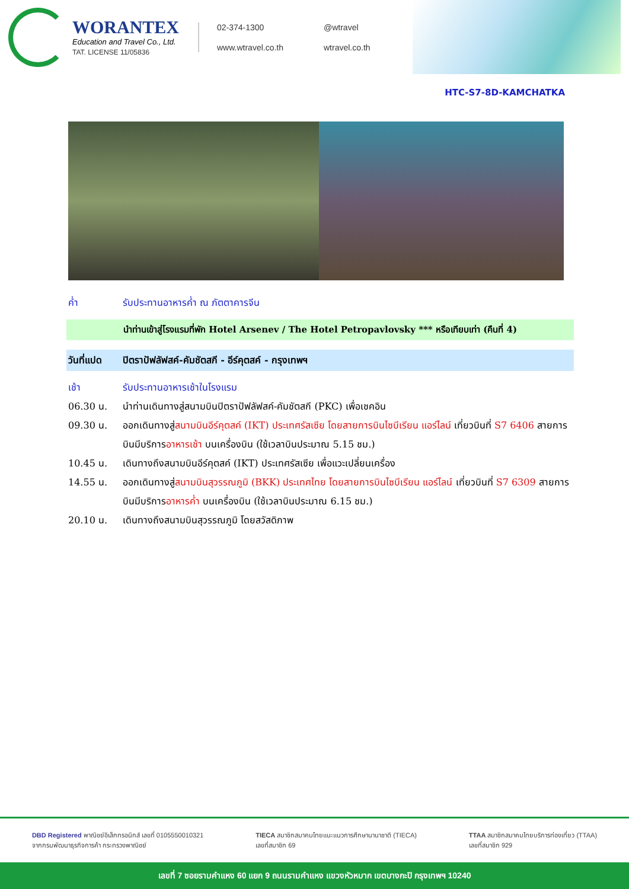WORANTEX
Education and Travel Co., Ltd.
TAT. LICENSE 11/05836
02-374-1300
@wtravel
www.wtravel.co.th
wtravel.co.th
HTC-S7-8D-KAMCHATKA
ค่ำ รับประทานอาหารค่ำ ณ ภัตตาคารจีน
นำท่านเข้าสู่โรงแรมที่พัก Hotel Arsenev / The Hotel Petropavlovsky *** หรือเทียบเท่า (คืนที่ 4)
วันที่แปด ปิตราปัฟลัฟสค์-คัมชัตสกี - อีร์คุตสค์ - กรุงเทพฯ
เช้า รับประทานอาหารเช้าในโรงแรม
06.30 น. นำท่านเดินทางสู่สนามบินปิตราปัฟลัฟสค์-คัมชัตสกี (PKC) เพื่อเชคอิน
09.30 น. ออกเดินทางสู่สนามบินอีร์คุตสค์ (IKT) ประเทศรัสเซีย โดยสายการบินไซบีเรียน แอร์ไลน์ เที่ยวบินที่ S7 6406 สายการบินมีบริการอาหารเช้า บนเครื่องบิน (ใช้เวลาบินประมาณ 5.15 ชม.)
10.45 น. เดินทางถึงสนามบินอีร์คุตสค์ (IKT) ประเทศรัสเซีย เพื่อแวะเปลี่ยนเครื่อง
14.55 น. ออกเดินทางสู่สนามบินสุวรรณภูมิ (BKK) ประเทศไทย โดยสายการบินไซบีเรียน แอร์ไลน์ เที่ยวบินที่ S7 6309 สายการบินมีบริการอาหารค่ำ บนเครื่องบิน (ใช้เวลาบินประมาณ 6.15 ชม.)
20.10 น. เดินทางถึงสนามบินสุวรรณภูมิ โดยสวัสดิภาพ
DBD Registered พาณิชย์อิเล็กทรอนิกส์ เลขที่ 0105550010321
จากกรมพัฒนาธุรกิจการค้า กระทรวงพาณิชย์
TIECA สมาชิกสมาคมไทยแนะแนวการศึกษานานาชาติ (TIECA)
เลขที่สมาชิก 69
TTAA สมาชิกสมาคมไทยบริการท่องเที่ยว (TTAA)
เลขที่สมาชิก 929
เลขที่ 7 ซอยรามคำแหง 60 แยก 9 ถนนรามคำแหง แขวงหัวหมาก เขตบางกะปิ กรุงเทพฯ 10240